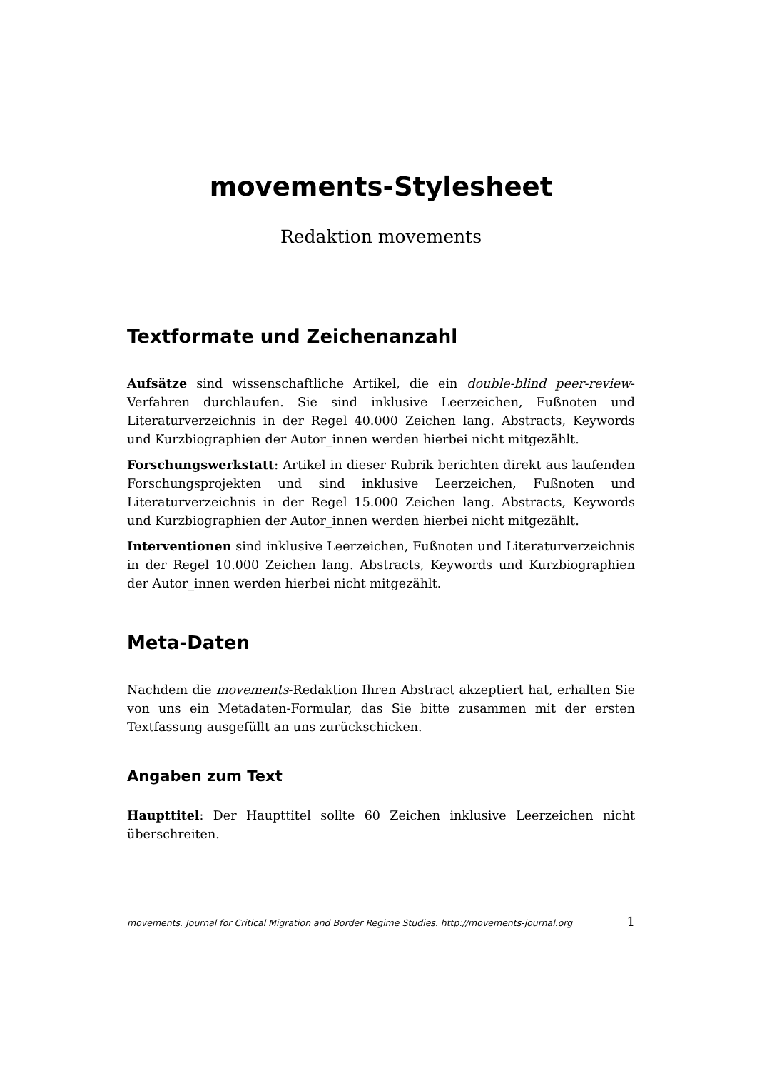movements-Stylesheet
Redaktion movements
Textformate und Zeichenanzahl
Aufsätze sind wissenschaftliche Artikel, die ein double-blind peer-review-Verfahren durchlaufen. Sie sind inklusive Leerzeichen, Fußnoten und Literaturverzeichnis in der Regel 40.000 Zeichen lang. Abstracts, Keywords und Kurzbiographien der Autor_innen werden hierbei nicht mitgezählt.
Forschungswerkstatt: Artikel in dieser Rubrik berichten direkt aus laufenden Forschungsprojekten und sind inklusive Leerzeichen, Fußnoten und Literaturverzeichnis in der Regel 15.000 Zeichen lang. Abstracts, Keywords und Kurzbiographien der Autor_innen werden hierbei nicht mitgezählt.
Interventionen sind inklusive Leerzeichen, Fußnoten und Literaturverzeichnis in der Regel 10.000 Zeichen lang. Abstracts, Keywords und Kurzbiographien der Autor_innen werden hierbei nicht mitgezählt.
Meta-Daten
Nachdem die movements-Redaktion Ihren Abstract akzeptiert hat, erhalten Sie von uns ein Metadaten-Formular, das Sie bitte zusammen mit der ersten Textfassung ausgefüllt an uns zurückschicken.
Angaben zum Text
Haupttitel: Der Haupttitel sollte 60 Zeichen inklusive Leerzeichen nicht überschreiten.
movements. Journal for Critical Migration and Border Regime Studies. http://movements-journal.org 1